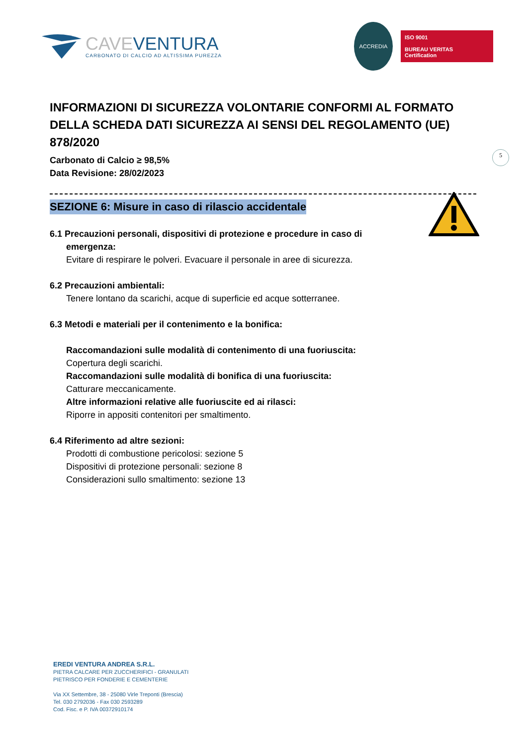CAVEVENTURA
CARBONATO DI CALCIO AD ALTISSIMA PUREZZA
ACCREDIA
ISO 9001
BUREAU VERITAS
Certification
5
INFORMAZIONI DI SICUREZZA VOLONTARIE CONFORMI AL FORMATO DELLA SCHEDA DATI SICUREZZA AI SENSI DEL REGOLAMENTO (UE) 878/2020
Carbonato di Calcio ≥ 98,5%
Data Revisione: 28/02/2023
SEZIONE 6: Misure in caso di rilascio accidentale
6.1 Precauzioni personali, dispositivi di protezione e procedure in caso di
emergenza:
Evitare di respirare le polveri. Evacuare il personale in aree di sicurezza.
6.2 Precauzioni ambientali:
Tenere lontano da scarichi, acque di superficie ed acque sotterranee.
6.3 Metodi e materiali per il contenimento e la bonifica:
Raccomandazioni sulle modalità di contenimento di una fuoriuscita:
Copertura degli scarichi.
Raccomandazioni sulle modalità di bonifica di una fuoriuscita:
Catturare meccanicamente.
Altre informazioni relative alle fuoriuscite ed ai rilasci:
Riporre in appositi contenitori per smaltimento.
6.4 Riferimento ad altre sezioni:
Prodotti di combustione pericolosi: sezione 5
Dispositivi di protezione personali: sezione 8
Considerazioni sullo smaltimento: sezione 13
EREDI VENTURA ANDREA S.R.L.
PIETRA CALCARE PER ZUCCHERIFICI - GRANULATI
PIETRISCO PER FONDERIE E CEMENTERIE
Via XX Settembre, 38 - 25080 Virle Treponti (Brescia)
Tel. 030 2792036 - Fax 030 2593289
Cod. Fisc. e P. IVA 00372910174